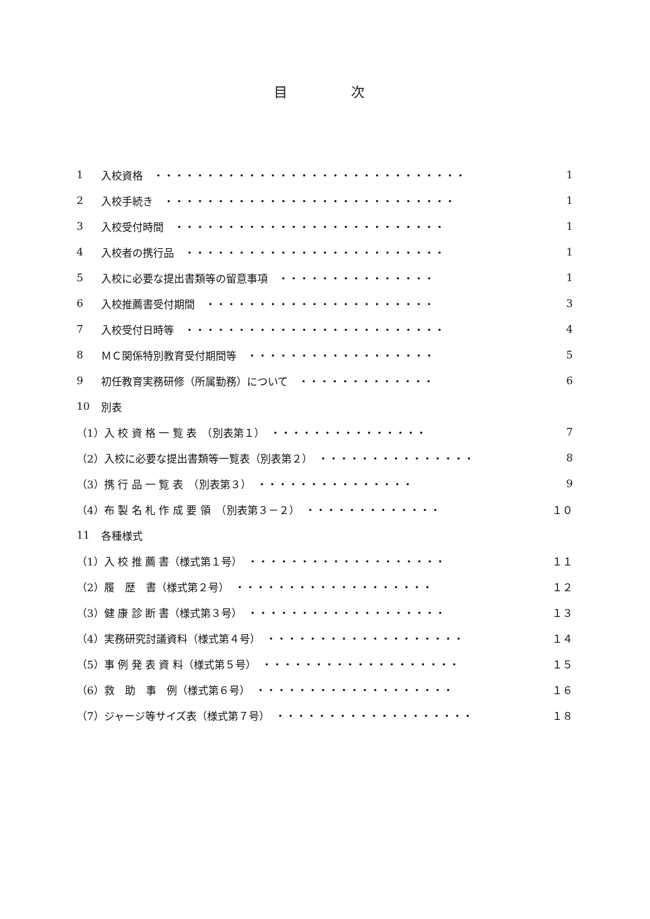目 次
1 入校資格　・・・・・・・・・・・・・・・・・・・・・・・・・・・・・・ 1
2 入校手続き　・・・・・・・・・・・・・・・・・・・・・・・・・・・・ 1
3 入校受付時間　・・・・・・・・・・・・・・・・・・・・・・・・・・ 1
4 入校者の携行品　・・・・・・・・・・・・・・・・・・・・・・・・・ 1
5 入校に必要な提出書類等の留意事項　・・・・・・・・・・・・・・・ 1
6 入校推薦書受付期間　・・・・・・・・・・・・・・・・・・・・・・ 3
7 入校受付日時等　・・・・・・・・・・・・・・・・・・・・・・・・・ 4
8 ＭＣ関係特別教育受付期間等　・・・・・・・・・・・・・・・・・・ 5
9 初任教育実務研修（所属勤務）について　・・・・・・・・・・・・・ 6
10 別表
（1）入 校 資 格 一 覧 表　（別表第１）　・・・・・・・・・・・・・・・ 7
（2）入校に必要な提出書類等一覧表（別表第２）　・・・・・・・・・・・・・・・ 8
（3）携 行 品 一 覧 表　（別表第３）　・・・・・・・・・・・・・・・ 9
（4）布 製 名 札 作 成 要 領　（別表第３－２）　・・・・・・・・・・・・・ １０
11 各種様式
（1）入 校 推 薦 書（様式第１号）　・・・・・・・・・・・・・・・・・・・ １１
（2）履　歴　書（様式第２号）　・・・・・・・・・・・・・・・・・・・ １２
（3）健 康 診 断 書（様式第３号）　・・・・・・・・・・・・・・・・・・・ １３
（4）実務研究討議資料（様式第４号）　・・・・・・・・・・・・・・・・・・・ １４
（5）事 例 発 表 資 料（様式第５号）　・・・・・・・・・・・・・・・・・・・ １５
（6）救　助　事　例（様式第６号）　・・・・・・・・・・・・・・・・・・・ １６
（7）ジャージ等サイズ表（様式第７号）　・・・・・・・・・・・・・・・・・・・ １８